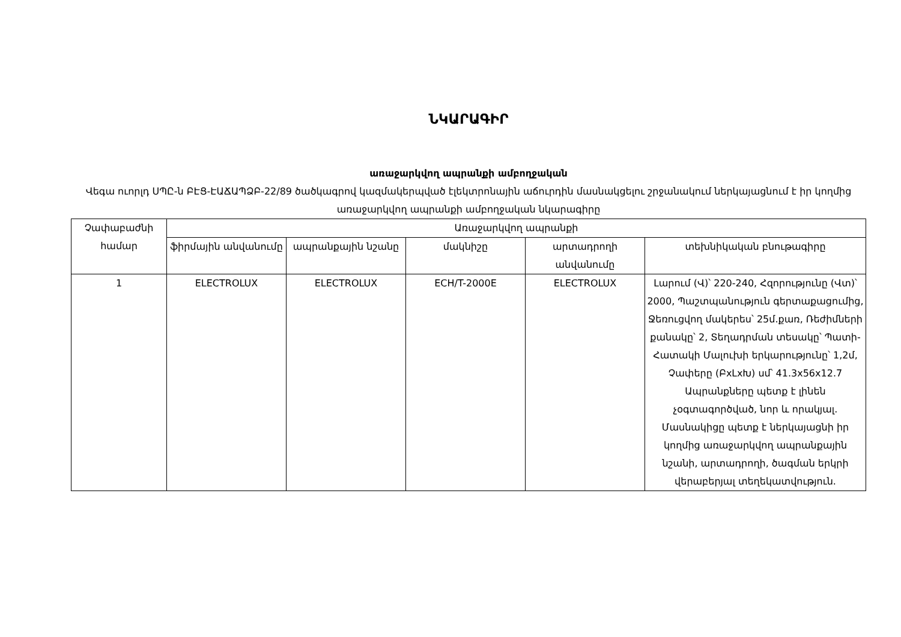ՆԿԱՐԱԳԻՐ
առաջարկվող ապրանքի ամբողջական
Վեգա ուորլդ ՍՊԸ-ն ԲԷՑ-ԷԱՃԱՊՁԲ-22/89 ծածկագրով կազմակերպված էլեկտրոնային աճուրդին մասնակցելու շրջանակում ներկայացնում է իր կողմից առաջարկվող ապրանքի ամբողջական նկարագիրը
| Չափաբաժնի համար | Առաջարկվող ապրանքի | | | | |
| --- | --- | --- | --- | --- | --- |
| | ֆիրմային անվանումը | ապրանքային նշանը | մակնիշը | արտադրողի անվանումը | տեխնիկական բնութագիրը |
| 1 | ELECTROLUX | ELECTROLUX | ECH/T-2000E | ELECTROLUX | Լարում (Վ)՝ 220-240, Հզորությունը (Վտ)՝ 2000, Պաշտպանություն գերտաքացումից, Ջեռուցվող մակերես՝ 25մ.քառ, Ռեժիմների քանակը՝ 2, Տեղադրման տեսակը՝ Պատի-Հատակի Մալուխի երկարությունը՝ 1,2մ, Չափերը (ԲxԼxԽ) սմ՝ 41.3x56x12.7 Ապրանքները պետք է լինեն չօգտագործված, նոր և որակյալ. Մասնակիցը պետք է ներկայացնի իր կողմից առաջարկվող ապրանքային նշանի, արտադրողի, ծագման երկրի վերաբերյալ տեղեկատվություն. |